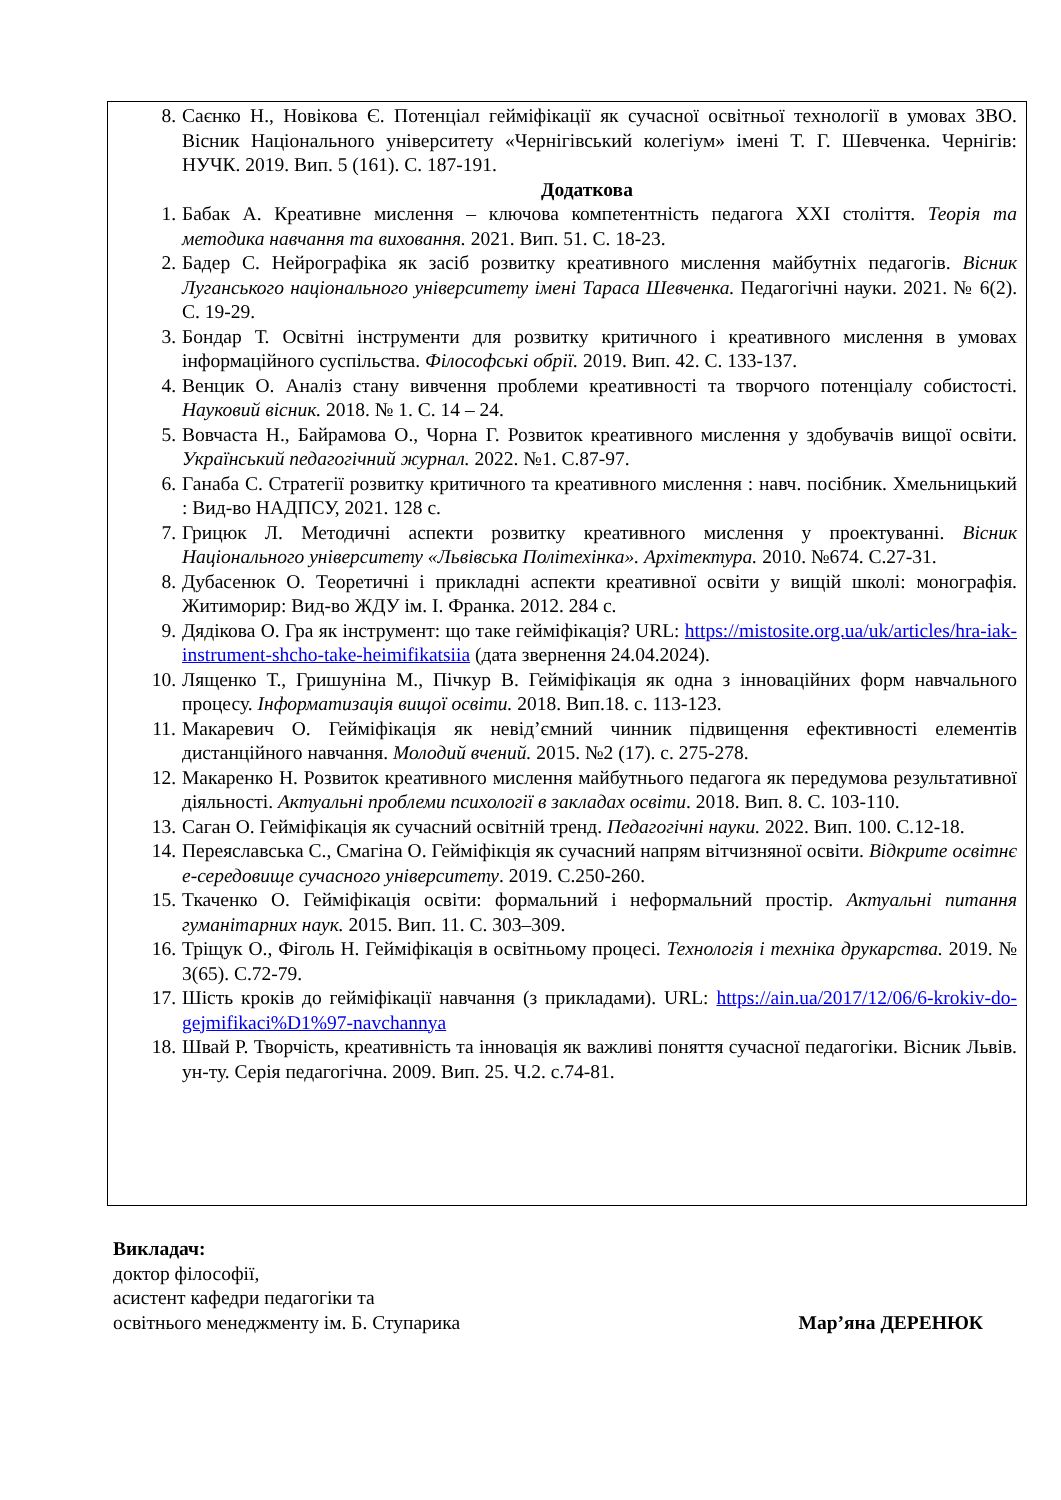8. Саєнко Н., Новікова Є. Потенціал гейміфікації як сучасної освітньої технології в умовах ЗВО. Вісник Національного університету «Чернігівський колегіум» імені Т. Г. Шевченка. Чернігів: НУЧК. 2019. Вип. 5 (161). С. 187-191.
Додаткова
1. Бабак А. Креативне мислення – ключова компетентність педагога XXI століття. Теорія та методика навчання та виховання. 2021. Вип. 51. С. 18-23.
2. Бадер С. Нейрографіка як засіб розвитку креативного мислення майбутніх педагогів. Вісник Луганського національного університету імені Тараса Шевченка. Педагогічні науки. 2021. № 6(2). С. 19-29.
3. Бондар Т. Освітні інструменти для розвитку критичного і креативного мислення в умовах інформаційного суспільства. Філософські обрії. 2019. Вип. 42. С. 133-137.
4. Венцик О. Аналіз стану вивчення проблеми креативності та творчого потенціалу собистості. Науковий вісник. 2018. № 1. С. 14 – 24.
5. Вовчаста Н., Байрамова О., Чорна Г. Розвиток креативного мислення у здобувачів вищої освіти. Український педагогічний журнал. 2022. №1. С.87-97.
6. Ганаба С. Стратегії розвитку критичного та креативного мислення : навч. посібник. Хмельницький : Вид-во НАДПСУ, 2021. 128 с.
7. Грицюк Л. Методичні аспекти розвитку креативного мислення у проектуванні. Вісник Національного університету «Львівська Політехінка». Архітектура. 2010. №674. С.27-31.
8. Дубасенюк О. Теоретичні і прикладні аспекти креативної освіти у вищій школі: монографія. Житиморир: Вид-во ЖДУ ім. І. Франка. 2012. 284 с.
9. Дядікова О. Гра як інструмент: що таке гейміфікація? URL: https://mistosite.org.ua/uk/articles/hra-iak-instrument-shcho-take-heimifikatsiia (дата звернення 24.04.2024).
10. Лященко Т., Гришуніна М., Пічкур В. Гейміфікація як одна з інноваційних форм навчального процесу. Інформатизація вищої освіти. 2018. Вип.18. с. 113-123.
11. Макаревич О. Гейміфікація як невід’ємний чинник підвищення ефективності елементів дистанційного навчання. Молодий вчений. 2015. №2 (17). с. 275-278.
12. Макаренко Н. Розвиток креативного мислення майбутнього педагога як передумова результативної діяльності. Актуальні проблеми психології в закладах освіти. 2018. Вип. 8. С. 103-110.
13. Саган О. Гейміфікація як сучасний освітній тренд. Педагогічні науки. 2022. Вип. 100. С.12-18.
14. Переяславська С., Смагіна О. Гейміфікція як сучасний напрям вітчизняної освіти. Відкрите освітнє е-середовище сучасного університету. 2019. С.250-260.
15. Ткаченко О. Гейміфікація освіти: формальний і неформальний простір. Актуальні питання гуманітарних наук. 2015. Вип. 11. С. 303–309.
16. Тріщук О., Фіголь Н. Гейміфікація в освітньому процесі. Технологія і техніка друкарства. 2019. № 3(65). С.72-79.
17. Шість кроків до гейміфікації навчання (з прикладами). URL: https://ain.ua/2017/12/06/6-krokiv-do-gejmifikaci%D1%97-navchannya
18. Швай Р. Творчість, креативність та інновація як важливі поняття сучасної педагогіки. Вісник Львів. ун-ту. Серія педагогічна. 2009. Вип. 25. Ч.2. с.74-81.
Викладач:
доктор філософії,
асистент кафедри педагогіки та
освітнього менеджменту ім. Б. Ступарика Мар’яна ДЕРЕНЮК